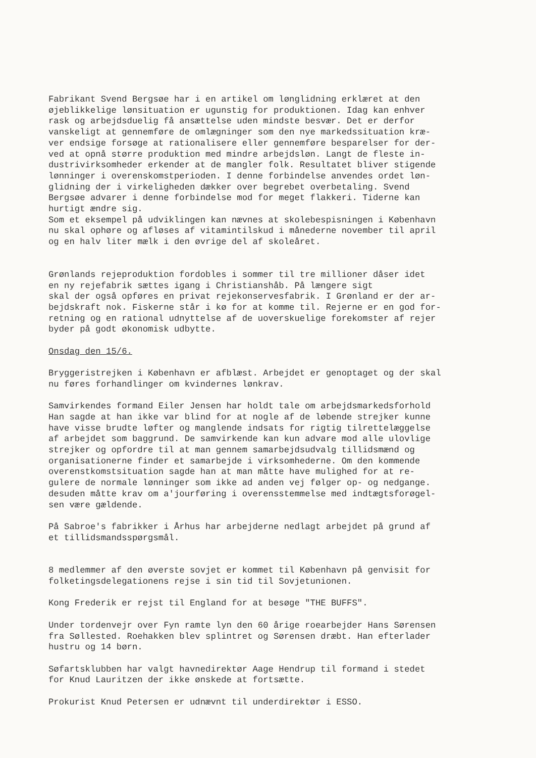Fabrikant Svend Bergsøe har i en artikel om lønglidning erklæret at den øjeblikkelige lønsituation er ugunstig for produktionen. Idag kan enhver rask og arbejdsduelig få ansættelse uden mindste besvær. Det er derfor vanskeligt at gennemføre de omlægninger som den nye markedssituation kræ- ver endsige forsøge at rationalisere eller gennemføre besparelser for der- ved at opnå større produktion med mindre arbejdsløn. Langt de fleste in- dustrivirksomheder erkender at de mangler folk. Resultatet bliver stigende lønninger i overenskomstperioden. I denne forbindelse anvendes ordet løn- glidning der i virkeligheden dækker over begrebet overbetaling. Svend Bergsøe advarer i denne forbindelse mod for meget flakkeri. Tiderne kan hurtigt ændre sig. Som et eksempel på udviklingen kan nævnes at skolebespisningen i København nu skal ophøre og afløses af vitamintilskud i månederne november til april og en halv liter mælk i den øvrige del af skoleåret.
Grønlands rejeproduktion fordobles i sommer til tre millioner dåser idet en ny rejefabrik sættes igang i Christianshåb. På længere sigt skal der også opføres en privat rejekonservesfabrik. I Grønland er der ar- bejdskraft nok. Fiskerne står i kø for at komme til. Rejerne er en god for- retning og en rational udnyttelse af de uoverskuelige forekomster af rejer byder på godt økonomisk udbytte.
Onsdag den 15/6.
Bryggeristrejken i København er afblæst. Arbejdet er genoptaget og der skal nu føres forhandlinger om kvindernes lønkrav.
Samvirkendes formand Eiler Jensen har holdt tale om arbejdsmarkedsforhold Han sagde at han ikke var blind for at nogle af de løbende strejker kunne have visse brudte løfter og manglende indsats for rigtig tilrettelæggelse af arbejdet som baggrund. De samvirkende kan kun advare mod alle ulovlige strejker og opfordre til at man gennem samarbejdsudvalg tillidsmænd og organisationerne finder et samarbejde i virksomhederne. Om den kommende overenstkomstsituation sagde han at man måtte have mulighed for at re- gulere de normale lønninger som ikke ad anden vej følger op- og nedgange. desuden måtte krav om a'jourføring i overensstemmelse med indtægtsforøgel- sen være gældende.
På Sabroe's fabrikker i Århus har arbejderne nedlagt arbejdet på grund af et tillidsmandsspørgsmål.
8 medlemmer af den øverste sovjet er kommet til København på genvisit for folketingsdelegationens rejse i sin tid til Sovjetunionen.
Kong Frederik er rejst til England for at besøge "THE BUFFS".
Under tordenvejr over Fyn ramte lyn den 60 årige roearbejder Hans Sørensen fra Søllested. Roehakken blev splintret og Sørensen dræbt. Han efterlader hustru og 14 børn.
Søfartsklubben har valgt havnedirektør Aage Hendrup til formand i stedet for Knud Lauritzen der ikke ønskede at fortsætte.
Prokurist Knud Petersen er udnævnt til underdirektør i ESSO.